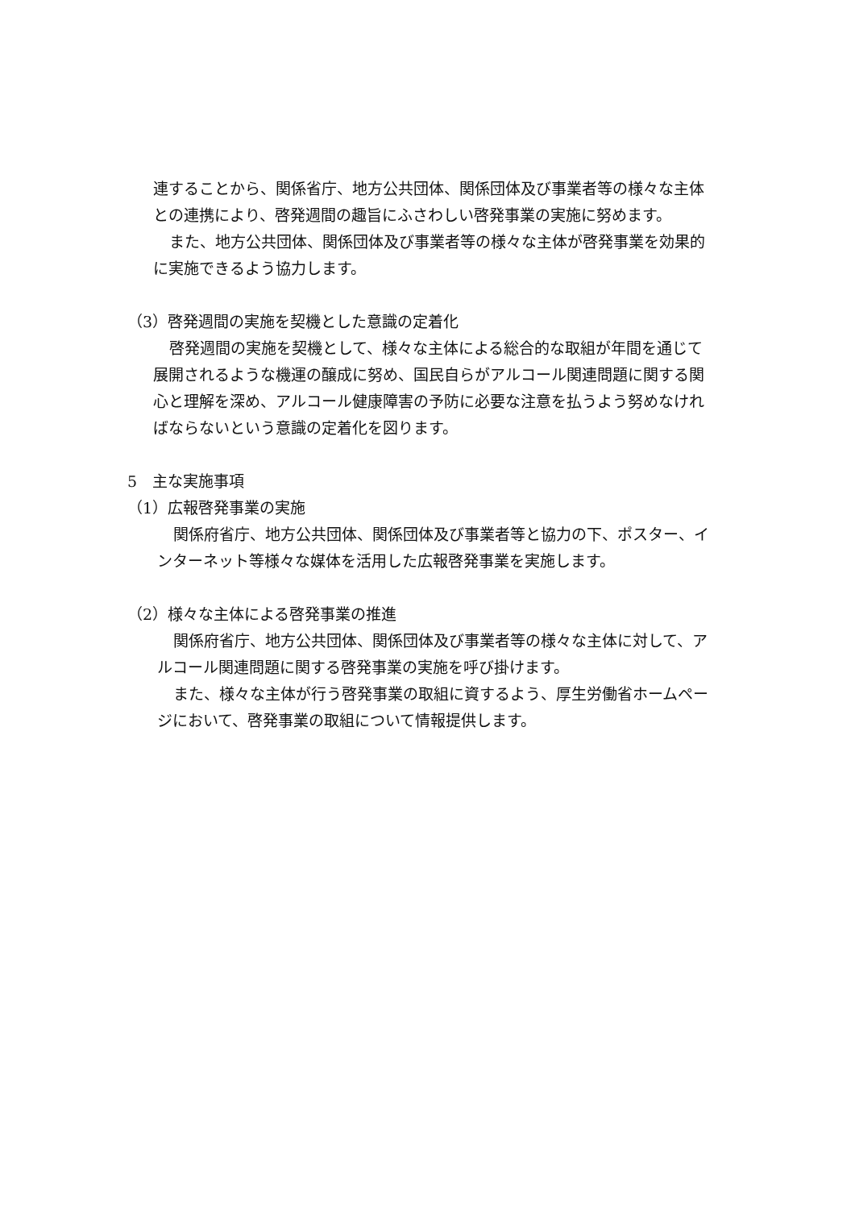連することから、関係省庁、地方公共団体、関係団体及び事業者等の様々な主体との連携により、啓発週間の趣旨にふさわしい啓発事業の実施に努めます。
また、地方公共団体、関係団体及び事業者等の様々な主体が啓発事業を効果的に実施できるよう協力します。
（3）啓発週間の実施を契機とした意識の定着化
啓発週間の実施を契機として、様々な主体による総合的な取組が年間を通じて展開されるような機運の醸成に努め、国民自らがアルコール関連問題に関する関心と理解を深め、アルコール健康障害の予防に必要な注意を払うよう努めなければならないという意識の定着化を図ります。
5　主な実施事項
（1）広報啓発事業の実施
関係府省庁、地方公共団体、関係団体及び事業者等と協力の下、ポスター、インターネット等様々な媒体を活用した広報啓発事業を実施します。
（2）様々な主体による啓発事業の推進
関係府省庁、地方公共団体、関係団体及び事業者等の様々な主体に対して、アルコール関連問題に関する啓発事業の実施を呼び掛けます。
また、様々な主体が行う啓発事業の取組に資するよう、厚生労働省ホームページにおいて、啓発事業の取組について情報提供します。